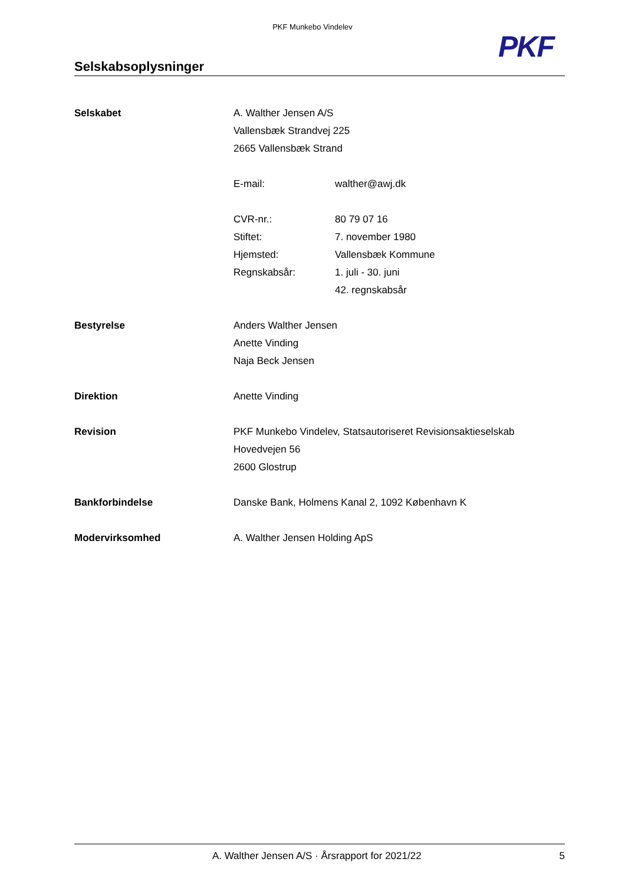PKF Munkebo Vindelev
PKF
Selskabsoplysninger
Selskabet
A. Walther Jensen A/S
Vallensbæk Strandvej 225
2665 Vallensbæk Strand
E-mail: walther@awj.dk
CVR-nr.: 80 79 07 16
Stiftet: 7. november 1980
Hjemsted: Vallensbæk Kommune
Regnskabsår: 1. juli - 30. juni
42. regnskabsår
Bestyrelse
Anders Walther Jensen
Anette Vinding
Naja Beck Jensen
Direktion
Anette Vinding
Revision
PKF Munkebo Vindelev, Statsautoriseret Revisionsaktieselskab
Hovedvejen 56
2600 Glostrup
Bankforbindelse
Danske Bank, Holmens Kanal 2, 1092 København K
Modervirksomhed
A. Walther Jensen Holding ApS
A. Walther Jensen A/S · Årsrapport for 2021/22 5